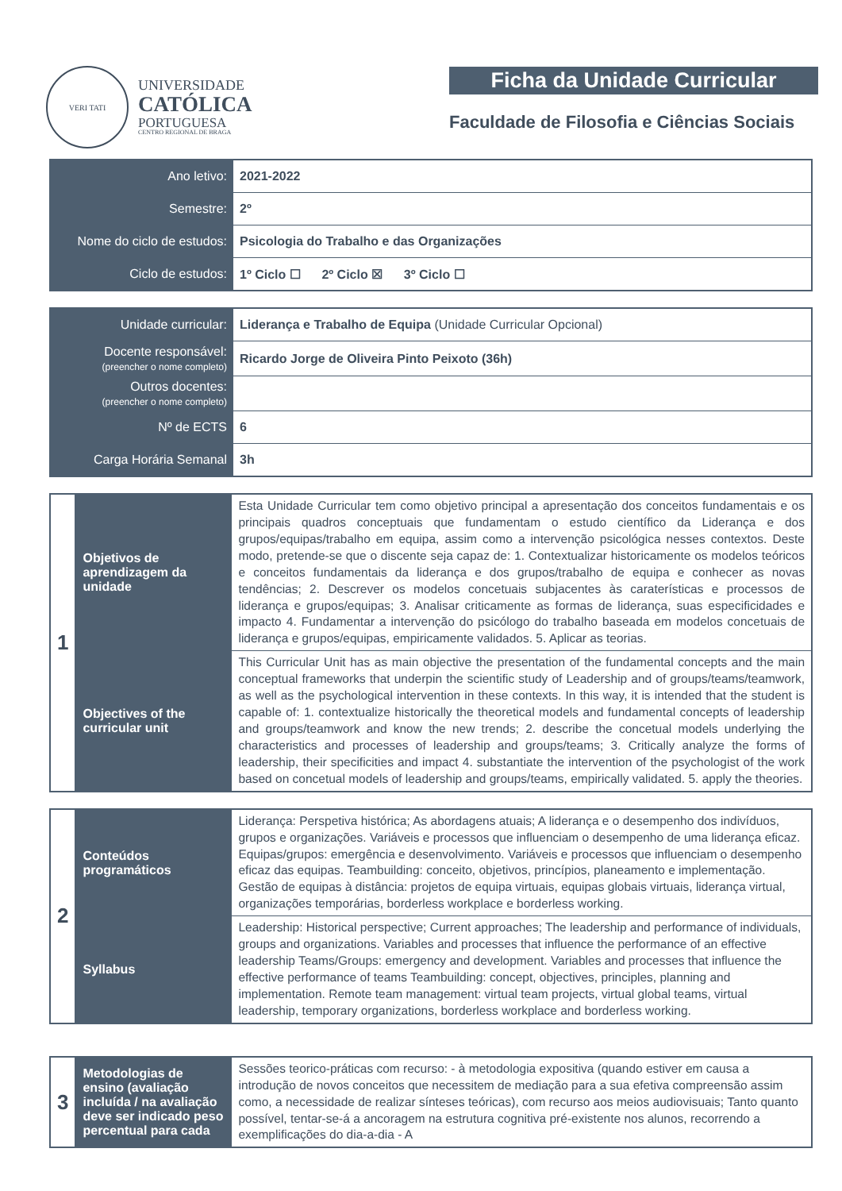VERI TATI
UNIVERSIDADE
CATÓLICA
PORTUGUESA
CENTRO REGIONAL DE BRAGA
Ficha da Unidade Curricular
Faculdade de Filosofia e Ciências Sociais
| Ano letivo: | 2021-2022 |
| Semestre: | 2º |
| Nome do ciclo de estudos: | Psicologia do Trabalho e das Organizações |
| Ciclo de estudos: | 1º Ciclo ☐ 2º Ciclo ☒ 3º Ciclo ☐ |
| Unidade curricular: | Liderança e Trabalho de Equipa (Unidade Curricular Opcional) |
| Docente responsável: (preencher o nome completo) | Ricardo Jorge de Oliveira Pinto Peixoto (36h) |
| Outros docentes: (preencher o nome completo) | |
| Nº de ECTS | 6 |
| Carga Horária Semanal | 3h |
| 1 | Objetivos de aprendizagem da unidade | Esta Unidade Curricular tem como objetivo principal a apresentação dos conceitos fundamentais e os principais quadros conceptuais que fundamentam o estudo científico da Liderança e dos grupos/equipas/trabalho em equipa, assim como a intervenção psicológica nesses contextos. Deste modo, pretende-se que o discente seja capaz de: 1. Contextualizar historicamente os modelos teóricos e conceitos fundamentais da liderança e dos grupos/trabalho de equipa e conhecer as novas tendências; 2. Descrever os modelos concetuais subjacentes às caraterísticas e processos de liderança e grupos/equipas; 3. Analisar criticamente as formas de liderança, suas especificidades e impacto 4. Fundamentar a intervenção do psicólogo do trabalho baseada em modelos concetuais de liderança e grupos/equipas, empiricamente validados. 5. Aplicar as teorias. |
| | Objectives of the curricular unit | This Curricular Unit has as main objective the presentation of the fundamental concepts and the main conceptual frameworks that underpin the scientific study of Leadership and of groups/teams/teamwork, as well as the psychological intervention in these contexts. In this way, it is intended that the student is capable of: 1. contextualize historically the theoretical models and fundamental concepts of leadership and groups/teamwork and know the new trends; 2. describe the concetual models underlying the characteristics and processes of leadership and groups/teams; 3. Critically analyze the forms of leadership, their specificities and impact 4. substantiate the intervention of the psychologist of the work based on concetual models of leadership and groups/teams, empirically validated. 5. apply the theories. |
| 2 | Conteúdos programáticos | Liderança: Perspetiva histórica; As abordagens atuais; A liderança e o desempenho dos indivíduos, grupos e organizações. Variáveis e processos que influenciam o desempenho de uma liderança eficaz. Equipas/grupos: emergência e desenvolvimento. Variáveis e processos que influenciam o desempenho eficaz das equipas. Teambuilding: conceito, objetivos, princípios, planeamento e implementação. Gestão de equipas à distância: projetos de equipa virtuais, equipas globais virtuais, liderança virtual, organizações temporárias, borderless workplace e borderless working. |
| | Syllabus | Leadership: Historical perspective; Current approaches; The leadership and performance of individuals, groups and organizations. Variables and processes that influence the performance of an effective leadership Teams/Groups: emergency and development. Variables and processes that influence the effective performance of teams Teambuilding: concept, objectives, principles, planning and implementation. Remote team management: virtual team projects, virtual global teams, virtual leadership, temporary organizations, borderless workplace and borderless working. |
| 3 | Metodologias de ensino (avaliação incluída / na avaliação deve ser indicado peso percentual para cada | Sessões teorico-práticas com recurso: - à metodologia expositiva (quando estiver em causa a introdução de novos conceitos que necessitem de mediação para a sua efetiva compreensão assim como, a necessidade de realizar sínteses teóricas), com recurso aos meios audiovisuais; Tanto quanto possível, tentar-se-á a ancoragem na estrutura cognitiva pré-existente nos alunos, recorrendo a exemplificações do dia-a-dia - A |